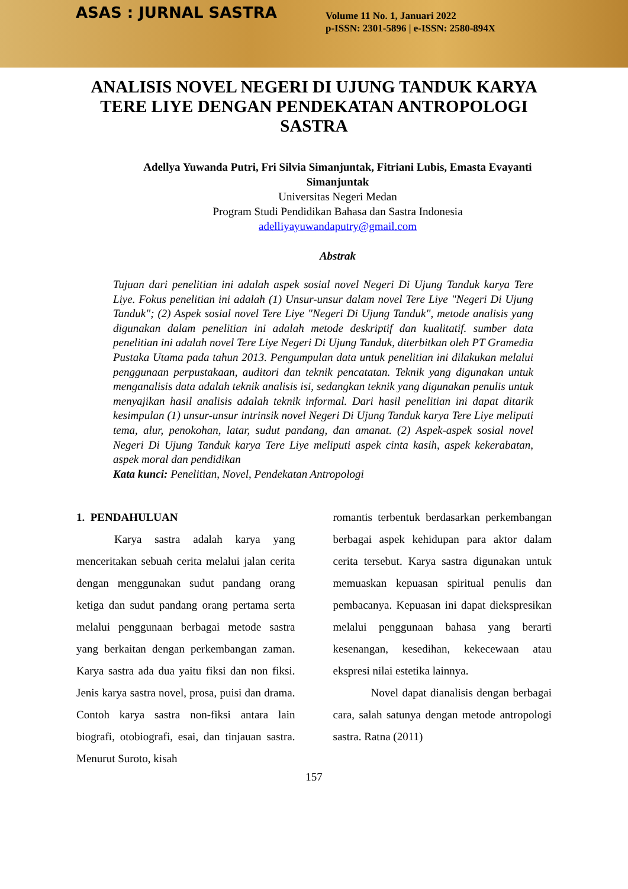ASAS : JURNAL SASTRA
Volume 11 No. 1, Januari 2022
p-ISSN: 2301-5896 | e-ISSN: 2580-894X
ANALISIS NOVEL NEGERI DI UJUNG TANDUK KARYA TERE LIYE DENGAN PENDEKATAN ANTROPOLOGI SASTRA
Adellya Yuwanda Putri, Fri Silvia Simanjuntak, Fitriani Lubis, Emasta Evayanti Simanjuntak
Universitas Negeri Medan
Program Studi Pendidikan Bahasa dan Sastra Indonesia
adelliyayuwandaputry@gmail.com
Abstrak
Tujuan dari penelitian ini adalah aspek sosial novel Negeri Di Ujung Tanduk karya Tere Liye. Fokus penelitian ini adalah (1) Unsur-unsur dalam novel Tere Liye "Negeri Di Ujung Tanduk"; (2) Aspek sosial novel Tere Liye "Negeri Di Ujung Tanduk", metode analisis yang digunakan dalam penelitian ini adalah metode deskriptif dan kualitatif. sumber data penelitian ini adalah novel Tere Liye Negeri Di Ujung Tanduk, diterbitkan oleh PT Gramedia Pustaka Utama pada tahun 2013. Pengumpulan data untuk penelitian ini dilakukan melalui penggunaan perpustakaan, auditori dan teknik pencatatan. Teknik yang digunakan untuk menganalisis data adalah teknik analisis isi, sedangkan teknik yang digunakan penulis untuk menyajikan hasil analisis adalah teknik informal. Dari hasil penelitian ini dapat ditarik kesimpulan (1) unsur-unsur intrinsik novel Negeri Di Ujung Tanduk karya Tere Liye meliputi tema, alur, penokohan, latar, sudut pandang, dan amanat. (2) Aspek-aspek sosial novel Negeri Di Ujung Tanduk karya Tere Liye meliputi aspek cinta kasih, aspek kekerabatan, aspek moral dan pendidikan
Kata kunci: Penelitian, Novel, Pendekatan Antropologi
1. PENDAHULUAN
Karya sastra adalah karya yang menceritakan sebuah cerita melalui jalan cerita dengan menggunakan sudut pandang orang ketiga dan sudut pandang orang pertama serta melalui penggunaan berbagai metode sastra yang berkaitan dengan perkembangan zaman. Karya sastra ada dua yaitu fiksi dan non fiksi. Jenis karya sastra novel, prosa, puisi dan drama. Contoh karya sastra non-fiksi antara lain biografi, otobiografi, esai, dan tinjauan sastra. Menurut Suroto, kisah
romantis terbentuk berdasarkan perkembangan berbagai aspek kehidupan para aktor dalam cerita tersebut. Karya sastra digunakan untuk memuaskan kepuasan spiritual penulis dan pembacanya. Kepuasan ini dapat diekspresikan melalui penggunaan bahasa yang berarti kesenangan, kesedihan, kekecewaan atau ekspresi nilai estetika lainnya.
Novel dapat dianalisis dengan berbagai cara, salah satunya dengan metode antropologi sastra. Ratna (2011)
157